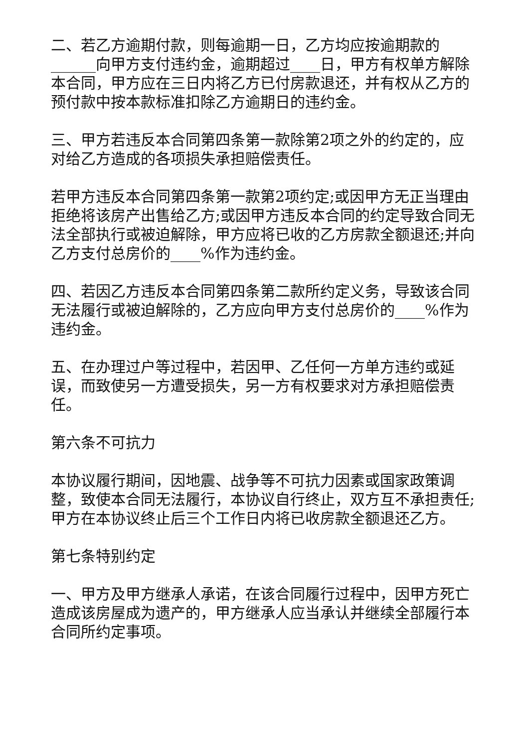二、若乙方逾期付款，则每逾期一日，乙方均应按逾期款的______向甲方支付违约金，逾期超过____日，甲方有权单方解除本合同，甲方应在三日内将乙方已付房款退还，并有权从乙方的预付款中按本款标准扣除乙方逾期日的违约金。
三、甲方若违反本合同第四条第一款除第2项之外的约定的，应对给乙方造成的各项损失承担赔偿责任。
若甲方违反本合同第四条第一款第2项约定;或因甲方无正当理由拒绝将该房产出售给乙方;或因甲方违反本合同的约定导致合同无法全部执行或被迫解除，甲方应将已收的乙方房款全额退还;并向乙方支付总房价的____%作为违约金。
四、若因乙方违反本合同第四条第二款所约定义务，导致该合同无法履行或被迫解除的，乙方应向甲方支付总房价的____%作为违约金。
五、在办理过户等过程中，若因甲、乙任何一方单方违约或延误，而致使另一方遭受损失，另一方有权要求对方承担赔偿责任。
第六条不可抗力
本协议履行期间，因地震、战争等不可抗力因素或国家政策调整，致使本合同无法履行，本协议自行终止，双方互不承担责任;甲方在本协议终止后三个工作日内将已收房款全额退还乙方。
第七条特别约定
一、甲方及甲方继承人承诺，在该合同履行过程中，因甲方死亡造成该房屋成为遗产的，甲方继承人应当承认并继续全部履行本合同所约定事项。